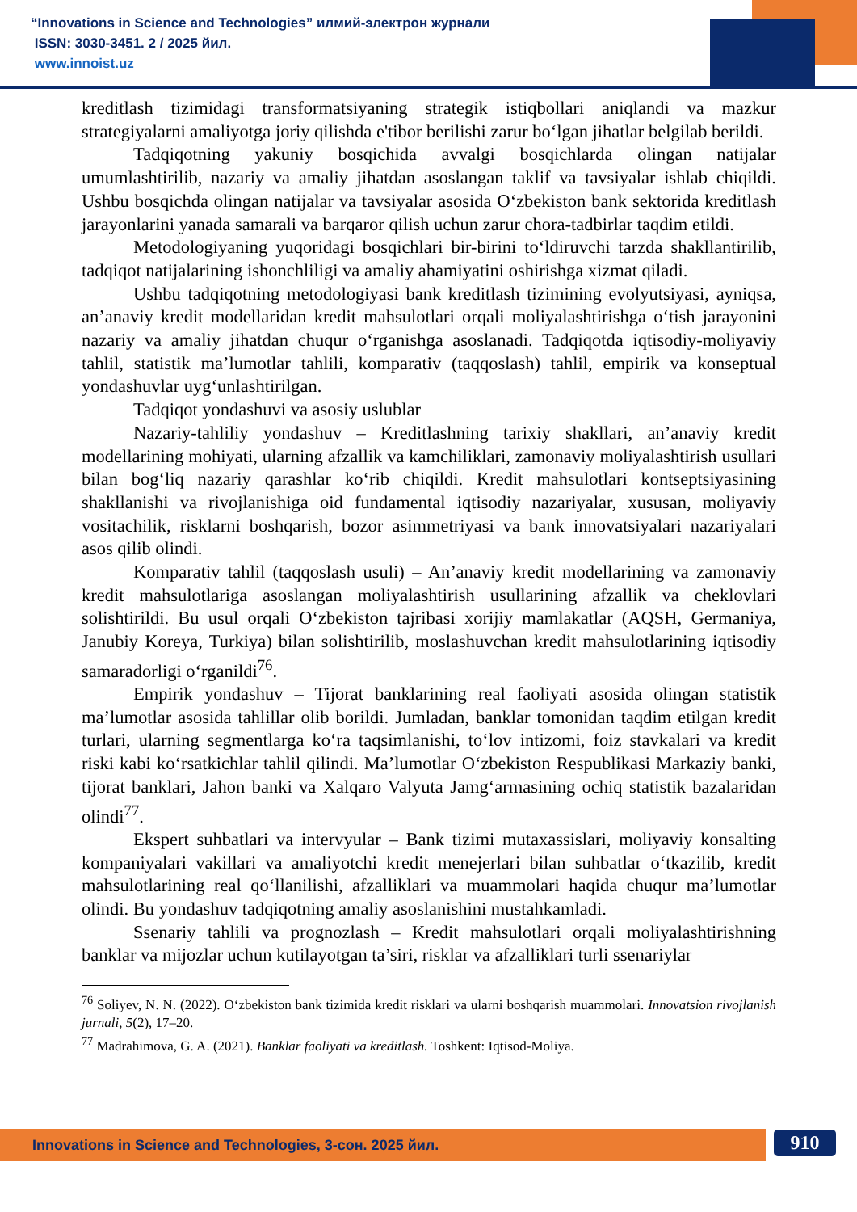“Innovations in Science and Technologies” илмий-электрон журнали
ISSN: 3030-3451. 2 / 2025 йил.
www.innoist.uz
kreditlash tizimidagi transformatsiyaning strategik istiqbollari aniqlandi va mazkur strategiyalarni amaliyotga joriy qilishda e'tibor berilishi zarur bo‘lgan jihatlar belgilab berildi.
Tadqiqotning yakuniy bosqichida avvalgi bosqichlarda olingan natijalar umumlashtirilib, nazariy va amaliy jihatdan asoslangan taklif va tavsiyalar ishlab chiqildi. Ushbu bosqichda olingan natijalar va tavsiyalar asosida O‘zbekiston bank sektorida kreditlash jarayonlarini yanada samarali va barqaror qilish uchun zarur chora-tadbirlar taqdim etildi.
Metodologiyaning yuqoridagi bosqichlari bir-birini to‘ldiruvchi tarzda shakllantirilib, tadqiqot natijalarining ishonchliligi va amaliy ahamiyatini oshirishga xizmat qiladi.
Ushbu tadqiqotning metodologiyasi bank kreditlash tizimining evolyutsiyasi, ayniqsa, an’anaviy kredit modellaridan kredit mahsulotlari orqali moliyalashtirishga o‘tish jarayonini nazariy va amaliy jihatdan chuqur o‘rganishga asoslanadi. Tadqiqotda iqtisodiy-moliyaviy tahlil, statistik ma’lumotlar tahlili, komparativ (taqqoslash) tahlil, empirik va konseptual yondashuvlar uyg‘unlashtirilgan.
Tadqiqot yondashuvi va asosiy uslublar
Nazariy-tahliliy yondashuv – Kreditlashning tarixiy shakllari, an’anaviy kredit modellarining mohiyati, ularning afzallik va kamchiliklari, zamonaviy moliyalashtirish usullari bilan bog‘liq nazariy qarashlar ko‘rib chiqildi. Kredit mahsulotlari kontseptsiyasining shakllanishi va rivojlanishiga oid fundamental iqtisodiy nazariyalar, xususan, moliyaviy vositachilik, risklarni boshqarish, bozor asimmetriyasi va bank innovatsiyalari nazariyalari asos qilib olindi.
Komparativ tahlil (taqqoslash usuli) – An’anaviy kredit modellarining va zamonaviy kredit mahsulotlariga asoslangan moliyalashtirish usullarining afzallik va cheklovlari solishtirildi. Bu usul orqali O‘zbekiston tajribasi xorijiy mamlakatlar (AQSH, Germaniya, Janubiy Koreya, Turkiya) bilan solishtirilib, moslashuvchan kredit mahsulotlarining iqtisodiy samaradorligi o‘rganildi<sup>76</sup>.
Empirik yondashuv – Tijorat banklarining real faoliyati asosida olingan statistik ma’lumotlar asosida tahlillar olib borildi. Jumladan, banklar tomonidan taqdim etilgan kredit turlari, ularning segmentlarga ko‘ra taqsimlanishi, to‘lov intizomi, foiz stavkalari va kredit riski kabi ko‘rsatkichlar tahlil qilindi. Ma’lumotlar O‘zbekiston Respublikasi Markaziy banki, tijorat banklari, Jahon banki va Xalqaro Valyuta Jamg‘armasining ochiq statistik bazalaridan olindi<sup>77</sup>.
Ekspert suhbatlari va intervyular – Bank tizimi mutaxassislari, moliyaviy konsalting kompaniyalari vakillari va amaliyotchi kredit menejerlari bilan suhbatlar o‘tkazilib, kredit mahsulotlarining real qo‘llanilishi, afzalliklari va muammolari haqida chuqur ma’lumotlar olindi. Bu yondashuv tadqiqotning amaliy asoslanishini mustahkamladi.
Ssenariy tahlili va prognozlash – Kredit mahsulotlari orqali moliyalashtirishning banklar va mijozlar uchun kutilayotgan ta’siri, risklar va afzalliklari turli ssenariylar
<sup>76</sup> Soliyev, N. N. (2022). O‘zbekiston bank tizimida kredit risklari va ularni boshqarish muammolari. Innovatsion rivojlanish jurnali, 5(2), 17–20.
<sup>77</sup> Madrahimova, G. A. (2021). Banklar faoliyati va kreditlash. Toshkent: Iqtisod-Moliya.
Innovations in Science and Technologies, 3-сон. 2025 йил. 910